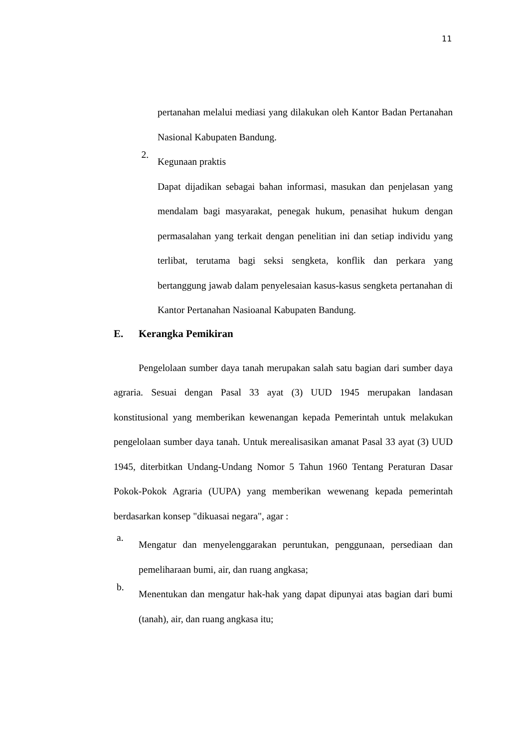11
pertanahan melalui mediasi yang dilakukan oleh Kantor Badan Pertanahan Nasional Kabupaten Bandung.
2.
Kegunaan praktis
Dapat dijadikan sebagai bahan informasi, masukan dan penjelasan yang mendalam bagi masyarakat, penegak hukum, penasihat hukum dengan permasalahan yang terkait dengan penelitian ini dan setiap individu yang terlibat, terutama bagi seksi sengketa, konflik dan perkara yang bertanggung jawab dalam penyelesaian kasus-kasus sengketa pertanahan di Kantor Pertanahan Nasioanal Kabupaten Bandung.
E. Kerangka Pemikiran
Pengelolaan sumber daya tanah merupakan salah satu bagian dari sumber daya agraria. Sesuai dengan Pasal 33 ayat (3) UUD 1945 merupakan landasan konstitusional yang memberikan kewenangan kepada Pemerintah untuk melakukan pengelolaan sumber daya tanah. Untuk merealisasikan amanat Pasal 33 ayat (3) UUD 1945, diterbitkan Undang-Undang Nomor 5 Tahun 1960 Tentang Peraturan Dasar Pokok-Pokok Agraria (UUPA) yang memberikan wewenang kepada pemerintah berdasarkan konsep "dikuasai negara", agar :
a.
Mengatur dan menyelenggarakan peruntukan, penggunaan, persediaan dan pemeliharaan bumi, air, dan ruang angkasa;
b.
Menentukan dan mengatur hak-hak yang dapat dipunyai atas bagian dari bumi (tanah), air, dan ruang angkasa itu;